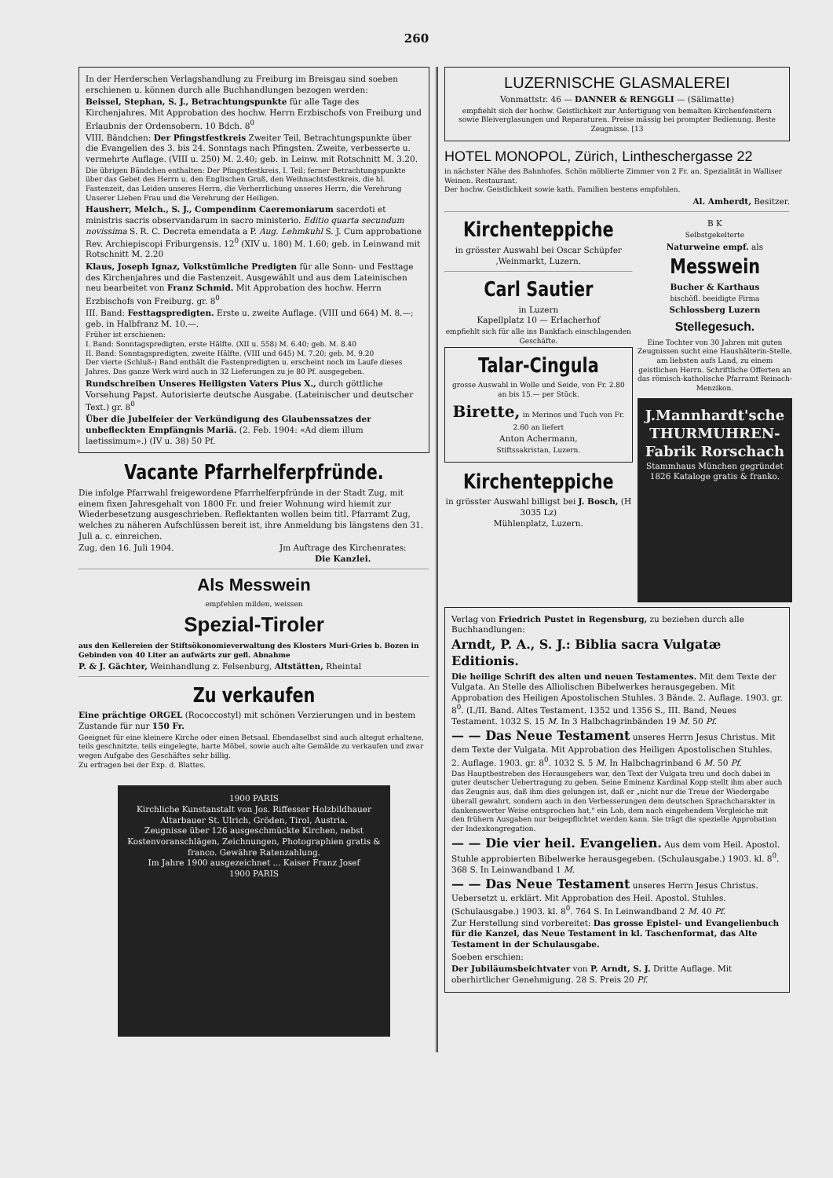260
In der Herderschen Verlagshandlung zu Freiburg im Breisgau sind soeben erschienen u. können durch alle Buchhandlungen bezogen werden:
Beissel, Stephan, S. J., Betrachtungspunkte für alle Tage des Kirchenjahres. Mit Approbation des hochw. Herrn Erzbischofs von Freiburg und Erlaubnis der Ordensobern. 10 Bdch. 8<sup>0</sup>
VIII. Bändchen: Der Pfingstfestkreis Zweiter Teil, Betrachtungspunkte über die Evangelien des 3. bis 24. Sonntags nach Pfingsten. Zweite, verbesserte u. vermehrte Auflage. (VIII u. 250) M. 2.40; geb. in Leinw. mit Rotschnitt M. 3.20.
Die übrigen Bändchen enthalten: Der Pfingstfestkreis, I. Teil; ferner Betrachtungspunkte über das Gebet des Herrn u. den Englischen Gruß, den Weihnachtsfestkreis, die hl. Fastenzeit, das Leiden unseres Herrn, die Verherrlichung unseres Herrn, die Verehrung Unserer Lieben Frau und die Verehrung der Heiligen.
Hausherr, Melch., S. J., Compendinm Caeremoniarum sacerdoti et ministris sacris observandarum in sacro ministerio. Editio quarta secundum novissima S. R. C. Decreta emendata a P. Aug. Lehmkuhl S. J. Cum approbatione Rev. Archiepiscopi Friburgensis. 12<sup>0</sup> (XIV u. 180) M. 1.60; geb. in Leinwand mit Rotschnitt M. 2.20
Klaus, Joseph Ignaz, Volkstümliche Predigten für alle Sonn- und Festtage des Kirchenjahres und die Fastenzeit. Ausgewählt und aus dem Lateinischen neu bearbeitet von Franz Schmid. Mit Approbation des hochw. Herrn Erzbischofs von Freiburg. gr. 8<sup>0</sup>
III. Band: Festtagspredigten. Erste u. zweite Auflage. (VIII und 664) M. 8.—; geb. in Halbfranz M. 10.—.
Früher ist erschienen:
I. Band: Sonntagspredigten, erste Hälfte. (XII u. 558) M. 6.40; geb. M. 8.40
II. Band: Sonntagspredigten, zweite Hälfte. (VIII und 645) M. 7.20; geb. M. 9.20
Der vierte (Schluß-) Band enthält die Fastenpredigten u. erscheint noch im Laufe dieses Jahres. Das ganze Werk wird auch in 32 Lieferungen zu je 80 Pf. ausgegeben.
Rundschreiben Unseres Heiligsten Vaters Pius X., durch göttliche Vorsehung Papst. Autorisierte deutsche Ausgabe. (Lateinischer und deutscher Text.) gr. 8<sup>0</sup>
Über die Jubelfeier der Verkündigung des Glaubenssatzes der unbefleckten Empfängnis Mariä. (2. Feb. 1904: «Ad diem illum laetissimum».) (IV u. 38) 50 Pf.
Vacante Pfarrhelferpfründe.
Die infolge Pfarrwahl freigewordene Pfarrhelferpfründe in der Stadt Zug, mit einem fixen Jahresgehalt von 1800 Fr. und freier Wohnung wird hiemit zur Wiederbesetzung ausgeschrieben. Reflektanten wollen beim titl. Pfarramt Zug, welches zu näheren Aufschlüssen bereit ist, ihre Anmeldung bis längstens den 31. Juli a. c. einreichen.
Zug, den 16. Juli 1904. Jm Auftrage des Kirchenrates:
Die Kanzlei.
Als Messwein
empfehlen milden, weissen
Spezial-Tiroler
aus den Kellereien der Stiftsökonomieverwaltung des Klosters Muri-Gries b. Bozen in Gebinden von 40 Liter an aufwärts zur gefl. Abnahme
P. & J. Gächter, Weinhandlung z. Felsenburg, Altstätten, Rheintal
Zu verkaufen
Eine prächtige ORGEL (Rococcostyl) mit schönen Verzierungen und in bestem Zustande für nur 150 Fr.
Geeignet für eine kleinere Kirche oder einen Betsaal. Ebendaselbst sind auch altegut erhaltene, teils geschnitzte, teils eingelegte, harte Möbel, sowie auch alte Gemälde zu verkaufen und zwar wegen Aufgabe des Geschäftes sehr billig.
Zu erfragen bei der Exp. d. Blattes.
1900 PARIS
Kirchliche Kunstanstalt von Jos. Riffesser Holzbildhauer Altarbauer St. Ulrich, Gröden, Tirol, Austria.
Zeugnisse über 126 ausgeschmückte Kirchen, nebst Kostenvoranschlägen, Zeichnungen, Photographien gratis & franco. Gewähre Ratenzahlung.
Im Jahre 1900 ausgezeichnet ... Kaiser Franz Josef
1900 PARIS
LUZERNISCHE GLASMALEREI
Vonmattstr. 46 — DANNER & RENGGLI — (Sälimatte)
empfiehlt sich der hochw. Geistlichkeit zur Anfertigung von bemalten Kirchenfenstern sowie Bleiverglasungen und Reparaturen. Preise mässig bei prompter Bedienung. Beste Zeugnisse. [13
HOTEL MONOPOL, Zürich, Lintheschergasse 22
in nächster Nähe des Bahnhofes. Schön möblierte Zimmer von 2 Fr. an. Spezialität in Walliser Weinen. Restaurant.
Der hochw. Geistlichkeit sowie kath. Familien bestens empfohlen.
Al. Amherdt, Besitzer.
Kirchenteppiche
in grösster Auswahl bei Oscar Schüpfer ,Weinmarkt, Luzern.
Carl Sautier
in Luzern
Kapellplatz 10 — Erlacherhof
empfiehlt sich für alle ins Bankfach einschlagenden Geschäfte.
Talar-Cingula
grosse Auswahl in Wolle und Seide, von Fr. 2.80 an bis 15.— per Stück.
Birette, in Merinos und Tuch von Fr. 2.60 an liefert
Anton Achermann,
Stiftssakristan, Luzern.
Kirchenteppiche
in grösster Auswahl billigst bei J. Bosch, (H 3035 Lz)
Mühlenplatz, Luzern.
B K
Selbstgekelterte
Naturweine empf. als
Messwein
Bucher & Karthaus
bischöfl. beeidigte Firma
Schlossberg Luzern
Stellegesuch.
Eine Tochter von 30 Jahren mit guten Zeugnissen sucht eine Haushälterin-Stelle, am liebsten aufs Land, zu einem geistlichen Herrn. Schriftliche Offerten an das römisch-katholische Pfarramt Reinach-Menzikon.
J.Mannhardt'sche THURMUHREN-Fabrik Rorschach
Stammhaus München gegründet 1826 Kataloge gratis & franko.
Verlag von Friedrich Pustet in Regensburg, zu beziehen durch alle Buchhandlungen:
Arndt, P. A., S. J.: Biblia sacra Vulgatæ Editionis.
Die heilige Schrift des alten und neuen Testamentes. Mit dem Texte der Vulgata. An Stelle des Alliolischen Bibelwerkes herausgegeben. Mit Approbation des Heiligen Apostolischen Stuhles. 3 Bände. 2. Auflage. 1903. gr. 8<sup>0</sup>. (I./II. Band. Altes Testament. 1352 und 1356 S., III. Band, Neues Testament. 1032 S. 15 M. In 3 Halbchagrinbänden 19 M. 50 Pf.
— — Das Neue Testament unseres Herrn Jesus Christus. Mit dem Texte der Vulgata. Mit Approbation des Heiligen Apostolischen Stuhles. 2. Auflage. 1903. gr. 8<sup>0</sup>. 1032 S. 5 M. In Halbchagrinband 6 M. 50 Pf.
Das Hauptbestreben des Herausgebers war, den Text der Vulgata treu und doch dabei in guter deutscher Uebertragung zu geben. Seine Eminenz Kardinal Kopp stellt ihm aber auch das Zeugnis aus, daß ihm dies gelungen ist, daß er „nicht nur die Treue der Wiedergabe überall gewahrt, sondern auch in den Verbesserungen dem deutschen Sprachcharakter in dankenswerter Weise entsprochen hat," ein Lob, dem nach eingehendem Vergleiche mit den frühern Ausgaben nur beigepflichtet werden kann. Sie trägt die spezielle Approbation der Indexkongregation.
— — Die vier heil. Evangelien. Aus dem vom Heil. Apostol. Stuhle approbierten Bibelwerke herausgegeben. (Schulausgabe.) 1903. kl. 8<sup>0</sup>. 368 S. In Leinwandband 1 M.
— — Das Neue Testament unseres Herrn Jesus Christus. Uebersetzt u. erklärt. Mit Approbation des Heil. Apostol. Stuhles. (Schulausgabe.) 1903. kl. 8<sup>0</sup>. 764 S. In Leinwandband 2 M. 40 Pf.
Zur Herstellung sind vorbereitet: Das grosse Epistel- und Evangelienbuch für die Kanzel, das Neue Testament in kl. Taschenformat, das Alte Testament in der Schulausgabe.
Soeben erschien:
Der Jubiläumsbeichtvater von P. Arndt, S. J. Dritte Auflage. Mit oberhirtlicher Genehmigung. 28 S. Preis 20 Pf.